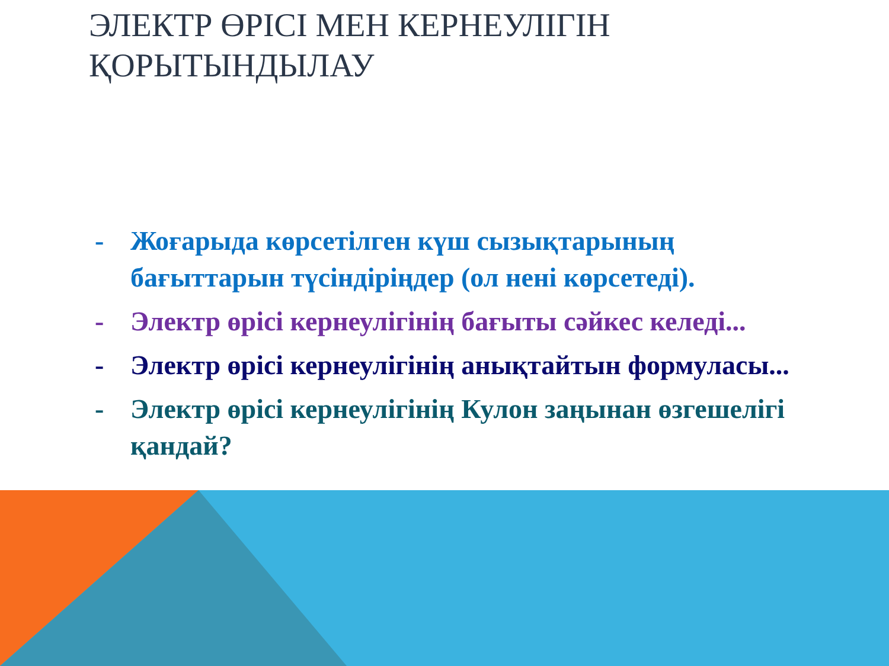ЭЛЕКТР ӨРІСІ МЕН КЕРНЕУЛІГІН ҚОРЫТЫНДЫЛАУ
- Жоғарыда көрсетілген күш сызықтарының бағыттарын түсіндіріңдер (ол нені көрсетеді).
- Электр өрісі кернеулігінің бағыты сәйкес келеді...
- Электр өрісі кернеулігінің анықтайтын формуласы...
- Электр өрісі кернеулігінің Кулон заңынан өзгешелігі қандай?